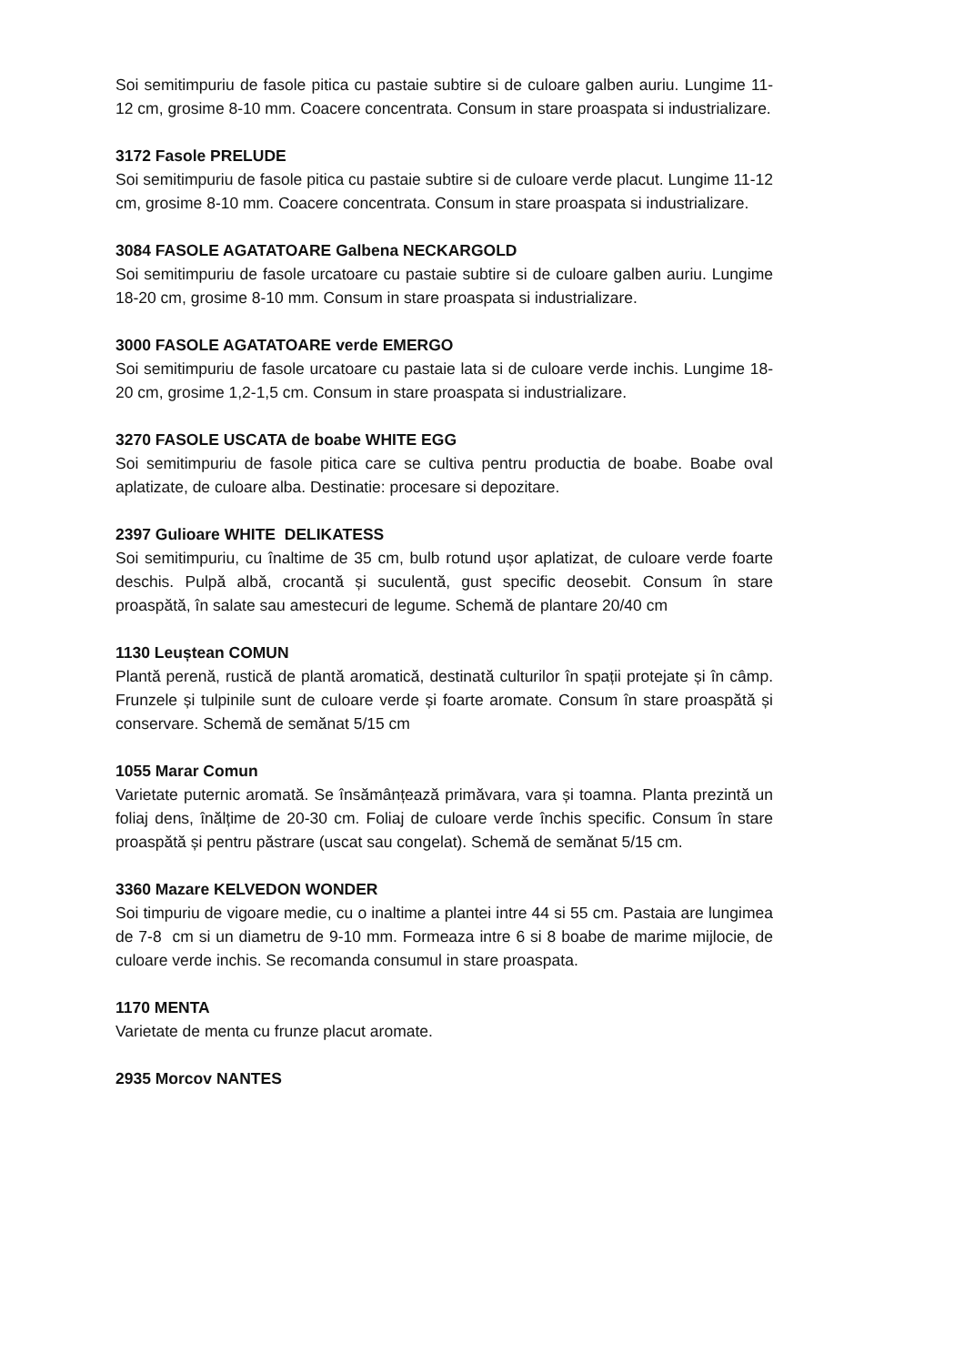Soi semitimpuriu de fasole pitica cu pastaie subtire si de culoare galben auriu. Lungime 11-12 cm, grosime 8-10 mm. Coacere concentrata. Consum in stare proaspata si industrializare.
3172 Fasole PRELUDE
Soi semitimpuriu de fasole pitica cu pastaie subtire si de culoare verde placut. Lungime 11-12 cm, grosime 8-10 mm. Coacere concentrata. Consum in stare proaspata si industrializare.
3084 FASOLE AGATATOARE Galbena NECKARGOLD
Soi semitimpuriu de fasole urcatoare cu pastaie subtire si de culoare galben auriu. Lungime 18-20 cm, grosime 8-10 mm. Consum in stare proaspata si industrializare.
3000 FASOLE AGATATOARE verde EMERGO
Soi semitimpuriu de fasole urcatoare cu pastaie lata si de culoare verde inchis. Lungime 18-20 cm, grosime 1,2-1,5 cm. Consum in stare proaspata si industrializare.
3270 FASOLE USCATA de boabe WHITE EGG
Soi semitimpuriu de fasole pitica care se cultiva pentru productia de boabe. Boabe oval aplatizate, de culoare alba. Destinatie: procesare si depozitare.
2397 Gulioare WHITE DELIKATESS
Soi semitimpuriu, cu înaltime de 35 cm, bulb rotund ușor aplatizat, de culoare verde foarte deschis. Pulpă albă, crocantă și suculentă, gust specific deosebit. Consum în stare proaspătă, în salate sau amestecuri de legume. Schemă de plantare 20/40 cm
1130 Leuștean COMUN
Plantă perenă, rustică de plantă aromatică, destinată culturilor în spații protejate și în câmp. Frunzele și tulpinile sunt de culoare verde și foarte aromate. Consum în stare proaspătă și conservare. Schemă de semănat 5/15 cm
1055 Marar Comun
Varietate puternic aromată. Se însămânțează primăvara, vara și toamna. Planta prezintă un foliaj dens, înălțime de 20-30 cm. Foliaj de culoare verde închis specific. Consum în stare proaspătă și pentru păstrare (uscat sau congelat). Schemă de semănat 5/15 cm.
3360 Mazare KELVEDON WONDER
Soi timpuriu de vigoare medie, cu o inaltime a plantei intre 44 si 55 cm. Pastaia are lungimea de 7-8 cm si un diametru de 9-10 mm. Formeaza intre 6 si 8 boabe de marime mijlocie, de culoare verde inchis. Se recomanda consumul in stare proaspata.
1170 MENTA
Varietate de menta cu frunze placut aromate.
2935 Morcov NANTES